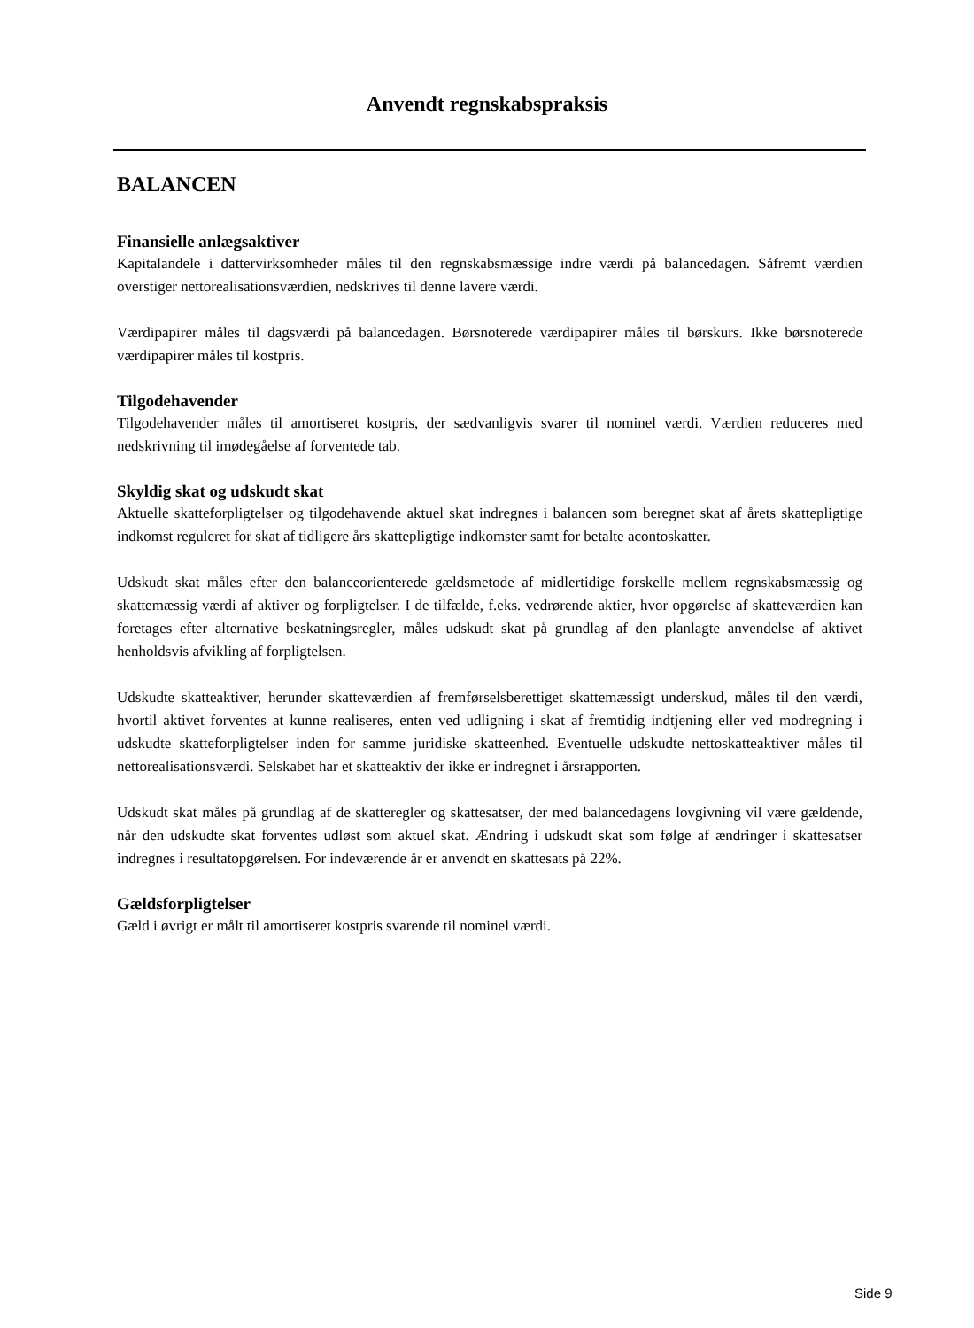Anvendt regnskabspraksis
BALANCEN
Finansielle anlægsaktiver
Kapitalandele i dattervirksomheder måles til den regnskabsmæssige indre værdi på balancedagen. Såfremt værdien overstiger nettorealisationsværdien, nedskrives til denne lavere værdi.
Værdipapirer måles til dagsværdi på balancedagen. Børsnoterede værdipapirer måles til børskurs. Ikke børsnoterede værdipapirer måles til kostpris.
Tilgodehavender
Tilgodehavender måles til amortiseret kostpris, der sædvanligvis svarer til nominel værdi. Værdien reduceres med nedskrivning til imødegåelse af forventede tab.
Skyldig skat og udskudt skat
Aktuelle skatteforpligtelser og tilgodehavende aktuel skat indregnes i balancen som beregnet skat af årets skattepligtige indkomst reguleret for skat af tidligere års skattepligtige indkomster samt for betalte acontoskatter.
Udskudt skat måles efter den balanceorienterede gældsmetode af midlertidige forskelle mellem regnskabsmæssig og skattemæssig værdi af aktiver og forpligtelser. I de tilfælde, f.eks. vedrørende aktier, hvor opgørelse af skatteværdien kan foretages efter alternative beskatningsregler, måles udskudt skat på grundlag af den planlagte anvendelse af aktivet henholdsvis afvikling af forpligtelsen.
Udskudte skatteaktiver, herunder skatteværdien af fremførselsberettiget skattemæssigt underskud, måles til den værdi, hvortil aktivet forventes at kunne realiseres, enten ved udligning i skat af fremtidig indtjening eller ved modregning i udskudte skatteforpligtelser inden for samme juridiske skatteenhed. Eventuelle udskudte nettoskatteaktiver måles til nettorealisationsværdi. Selskabet har et skatteaktiv der ikke er indregnet i årsrapporten.
Udskudt skat måles på grundlag af de skatteregler og skattesatser, der med balancedagens lovgivning vil være gældende, når den udskudte skat forventes udløst som aktuel skat. Ændring i udskudt skat som følge af ændringer i skattesatser indregnes i resultatopgørelsen. For indeværende år er anvendt en skattesats på 22%.
Gældsforpligtelser
Gæld i øvrigt er målt til amortiseret kostpris svarende til nominel værdi.
Side 9